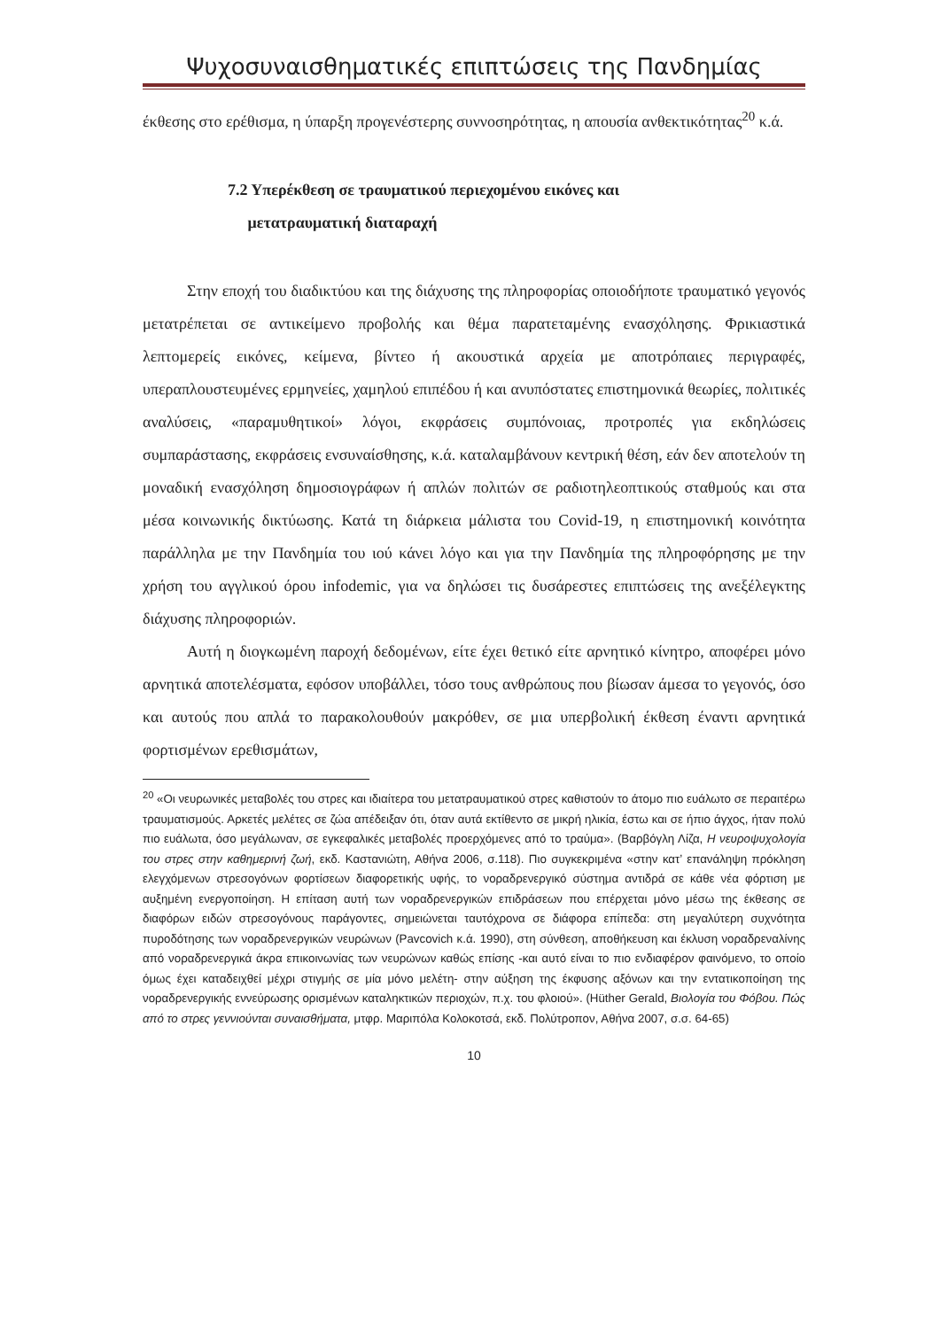Ψυχοσυναισθηματικές επιπτώσεις της Πανδημίας
έκθεσης στο ερέθισμα, η ύπαρξη προγενέστερης συννοσηρότητας, η απουσία ανθεκτικότητας<sup>20</sup> κ.ά.
7.2 Υπερέκθεση σε τραυματικού περιεχομένου εικόνες και
μετατραυματική διαταραχή
Στην εποχή του διαδικτύου και της διάχυσης της πληροφορίας οποιοδήποτε τραυματικό γεγονός μετατρέπεται σε αντικείμενο προβολής και θέμα παρατεταμένης ενασχόλησης. Φρικιαστικά λεπτομερείς εικόνες, κείμενα, βίντεο ή ακουστικά αρχεία με αποτρόπαιες περιγραφές, υπεραπλουστευμένες ερμηνείες, χαμηλού επιπέδου ή και ανυπόστατες επιστημονικά θεωρίες, πολιτικές αναλύσεις, «παραμυθητικοί» λόγοι, εκφράσεις συμπόνοιας, προτροπές για εκδηλώσεις συμπαράστασης, εκφράσεις ενσυναίσθησης, κ.ά. καταλαμβάνουν κεντρική θέση, εάν δεν αποτελούν τη μοναδική ενασχόληση δημοσιογράφων ή απλών πολιτών σε ραδιοτηλεοπτικούς σταθμούς και στα μέσα κοινωνικής δικτύωσης. Κατά τη διάρκεια μάλιστα του Covid-19, η επιστημονική κοινότητα παράλληλα με την Πανδημία του ιού κάνει λόγο και για την Πανδημία της πληροφόρησης με την χρήση του αγγλικού όρου infodemic, για να δηλώσει τις δυσάρεστες επιπτώσεις της ανεξέλεγκτης διάχυσης πληροφοριών.
Αυτή η διογκωμένη παροχή δεδομένων, είτε έχει θετικό είτε αρνητικό κίνητρο, αποφέρει μόνο αρνητικά αποτελέσματα, εφόσον υποβάλλει, τόσο τους ανθρώπους που βίωσαν άμεσα το γεγονός, όσο και αυτούς που απλά το παρακολουθούν μακρόθεν, σε μια υπερβολική έκθεση έναντι αρνητικά φορτισμένων ερεθισμάτων,
<sup>20</sup> «Οι νευρωνικές μεταβολές του στρες και ιδιαίτερα του μετατραυματικού στρες καθιστούν το άτομο πιο ευάλωτο σε περαιτέρω τραυματισμούς. Αρκετές μελέτες σε ζώα απέδειξαν ότι, όταν αυτά εκτίθεντο σε μικρή ηλικία, έστω και σε ήπιο άγχος, ήταν πολύ πιο ευάλωτα, όσο μεγάλωναν, σε εγκεφαλικές μεταβολές προερχόμενες από το τραύμα». (Βαρβόγλη Λίζα, Η νευροψυχολογία του στρες στην καθημερινή ζωή, εκδ. Καστανιώτη, Αθήνα 2006, σ.118). Πιο συγκεκριμένα «στην κατ’ επανάληψη πρόκληση ελεγχόμενων στρεσογόνων φορτίσεων διαφορετικής υφής, το νοραδρενεργικό σύστημα αντιδρά σε κάθε νέα φόρτιση με αυξημένη ενεργοποίηση. Η επίταση αυτή των νοραδρενεργικών επιδράσεων που επέρχεται μόνο μέσω της έκθεσης σε διαφόρων ειδών στρεσογόνους παράγοντες, σημειώνεται ταυτόχρονα σε διάφορα επίπεδα: στη μεγαλύτερη συχνότητα πυροδότησης των νοραδρενεργικών νευρώνων (Pavcovich κ.ά. 1990), στη σύνθεση, αποθήκευση και έκλυση νοραδρεναλίνης από νοραδρενεργικά άκρα επικοινωνίας των νευρώνων καθώς επίσης -και αυτό είναι το πιο ενδιαφέρον φαινόμενο, το οποίο όμως έχει καταδειχθεί μέχρι στιγμής σε μία μόνο μελέτη- στην αύξηση της έκφυσης αξόνων και την εντατικοποίηση της νοραδρενεργικής εννεύρωσης ορισμένων καταληκτικών περιοχών, π.χ. του φλοιού». (Hüther Gerald, Βιολογία του Φόβου. Πώς από το στρες γεννιούνται συναισθήματα, μτφρ. Μαριπόλα Κολοκοτσά, εκδ. Πολύτροπον, Αθήνα 2007, σ.σ. 64-65)
10